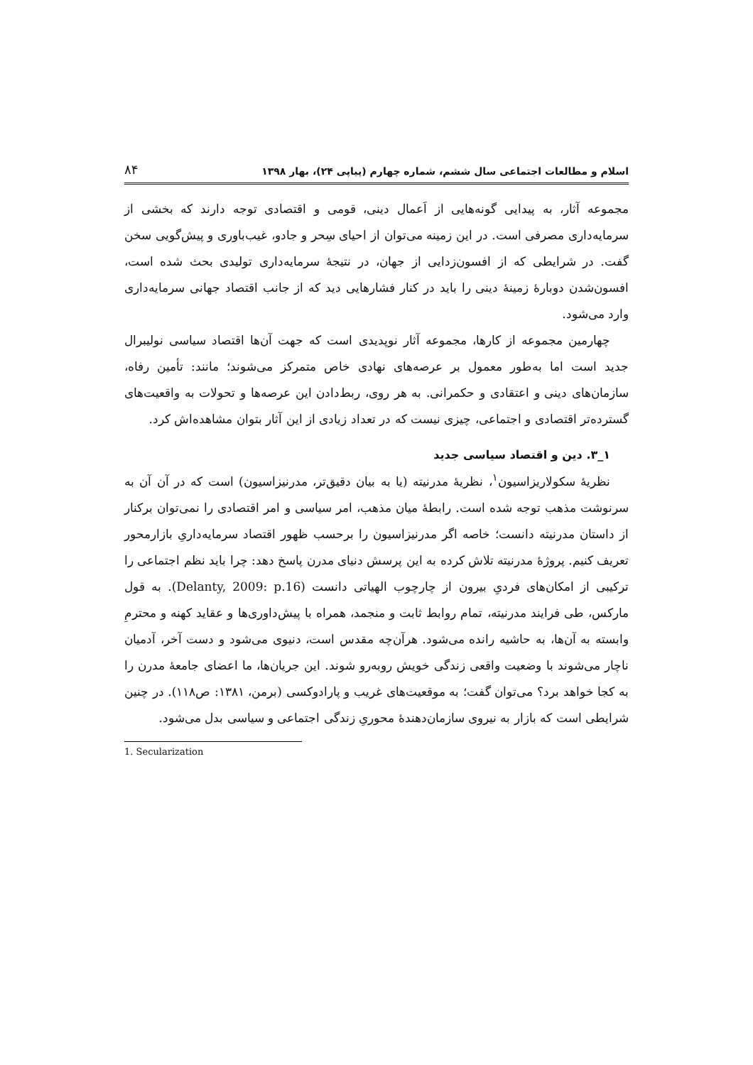اسلام و مطالعات اجتماعی سال ششم، شماره چهارم (پیاپی ۲۴)، بهار ۱۳۹۸ ۸۴
مجموعه آثار، به پیدایی گونه‌هایی از اَعمال دینی، قومی و اقتصادی توجه دارند که بخشی از سرمایه‌داری مصرفی است. در این زمینه می‌توان از احیای سِحر و جادو، غیب‌باوری و پیش‌گویی سخن گفت. در شرایطی که از افسون‌زدایی از جهان، در نتیجهٔ سرمایه‌داری تولیدی بحث شده است، افسون‌شدن دوبارهٔ زمینهٔ دینی را باید در کنار فشارهایی دید که از جانب اقتصاد جهانی سرمایه‌داری وارد می‌شود.
چهارمین مجموعه از کارها، مجموعه آثار نوپدیدی است که جهت آن‌ها اقتصاد سیاسی نولیبرال جدید است اما به‌طور معمول بر عرصه‌های نهادی خاص متمرکز می‌شوند؛ مانند: تأمین رفاه، سازمان‌های دینی و اعتقادی و حکمرانی. به هر روی، ربط‌دادن این عرصه‌ها و تحولات به واقعیت‌های گسترده‌تر اقتصادی و اجتماعی، چیزی نیست که در تعداد زیادی از این آثار بتوان مشاهده‌اش کرد.
۱_۳. دین و اقتصاد سیاسی جدید
نظریهٔ سکولاریزاسیون<sup>۱</sup>، نظریهٔ مدرنیته (یا به بیان دقیق‌تر، مدرنیزاسیون) است که در آن آن به سرنوشت مذهب توجه شده است. رابطهٔ میان مذهب، امر سیاسی و امر اقتصادی را نمی‌توان برکنار از داستان مدرنیته دانست؛ خاصه اگر مدرنیزاسیون را برحسب ظهور اقتصاد سرمایه‌داریِ بازارمحور تعریف کنیم. پروژهٔ مدرنیته تلاش کرده به این پرسش دنیای مدرن پاسخ دهد: چرا باید نظم اجتماعی را ترکیبی از امکان‌های فردیِ بیرون از چارچوب الهیاتی دانست (Delanty, 2009: p.16). به قول مارکس، طی فرایند مدرنیته، تمام روابط ثابت و منجمد، همراه با پیش‌داوری‌ها و عقاید کهنه و محترمِ وابسته به آن‌ها، به حاشیه رانده می‌شود. هرآن‌چه مقدس است، دنیوی می‌شود و دست آخر، آدمیان ناچار می‌شوند با وضعیت واقعی زندگی خویش روبه‌رو شوند. این جریان‌ها، ما اعضای جامعهٔ مدرن را به کجا خواهد برد؟ می‌توان گفت؛ به موقعیت‌های غریب و پارادوکسی (برمن، ۱۳۸۱: ص۱۱۸). در چنین شرایطی است که بازار به نیروی سازمان‌دهندهٔ محوریِ زندگی اجتماعی و سیاسی بدل می‌شود.
1. Secularization